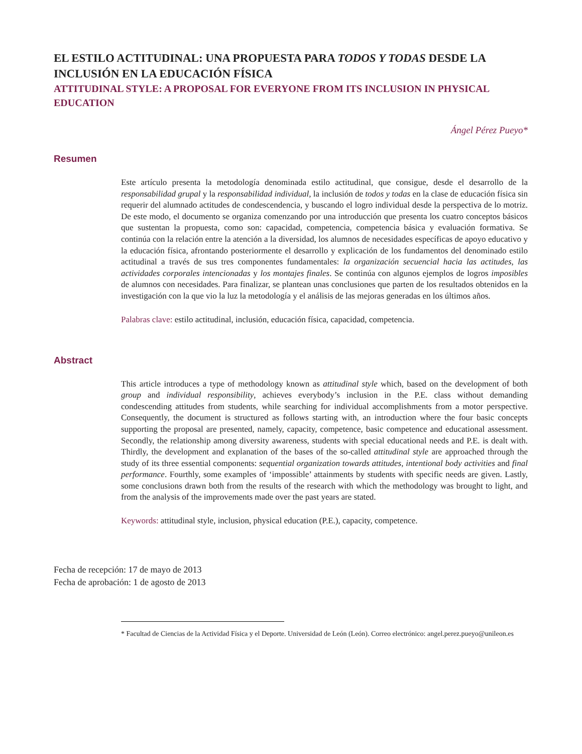EL ESTILO ACTITUDINAL: UNA PROPUESTA PARA TODOS Y TODAS DESDE LA INCLUSIÓN EN LA EDUCACIÓN FÍSICA
ATTITUDINAL STYLE: A PROPOSAL FOR EVERYONE FROM ITS INCLUSION IN PHYSICAL EDUCATION
Ángel Pérez Pueyo*
Resumen
Este artículo presenta la metodología denominada estilo actitudinal, que consigue, desde el desarrollo de la responsabilidad grupal y la responsabilidad individual, la inclusión de todos y todas en la clase de educación física sin requerir del alumnado actitudes de condescendencia, y buscando el logro individual desde la perspectiva de lo motriz. De este modo, el documento se organiza comenzando por una introducción que presenta los cuatro conceptos básicos que sustentan la propuesta, como son: capacidad, competencia, competencia básica y evaluación formativa. Se continúa con la relación entre la atención a la diversidad, los alumnos de necesidades específicas de apoyo educativo y la educación física, afrontando posteriormente el desarrollo y explicación de los fundamentos del denominado estilo actitudinal a través de sus tres componentes fundamentales: la organización secuencial hacia las actitudes, las actividades corporales intencionadas y los montajes finales. Se continúa con algunos ejemplos de logros imposibles de alumnos con necesidades. Para finalizar, se plantean unas conclusiones que parten de los resultados obtenidos en la investigación con la que vio la luz la metodología y el análisis de las mejoras generadas en los últimos años.
Palabras clave: estilo actitudinal, inclusión, educación física, capacidad, competencia.
Abstract
This article introduces a type of methodology known as attitudinal style which, based on the development of both group and individual responsibility, achieves everybody’s inclusion in the P.E. class without demanding condescending attitudes from students, while searching for individual accomplishments from a motor perspective. Consequently, the document is structured as follows starting with, an introduction where the four basic concepts supporting the proposal are presented, namely, capacity, competence, basic competence and educational assessment. Secondly, the relationship among diversity awareness, students with special educational needs and P.E. is dealt with. Thirdly, the development and explanation of the bases of the so-called attitudinal style are approached through the study of its three essential components: sequential organization towards attitudes, intentional body activities and final performance. Fourthly, some examples of ‘impossible’ attainments by students with specific needs are given. Lastly, some conclusions drawn both from the results of the research with which the methodology was brought to light, and from the analysis of the improvements made over the past years are stated.
Keywords: attitudinal style, inclusion, physical education (P.E.), capacity, competence.
Fecha de recepción: 17 de mayo de 2013
Fecha de aprobación: 1 de agosto de 2013
* Facultad de Ciencias de la Actividad Física y el Deporte. Universidad de León (León). Correo electrónico: angel.perez.pueyo@unileon.es